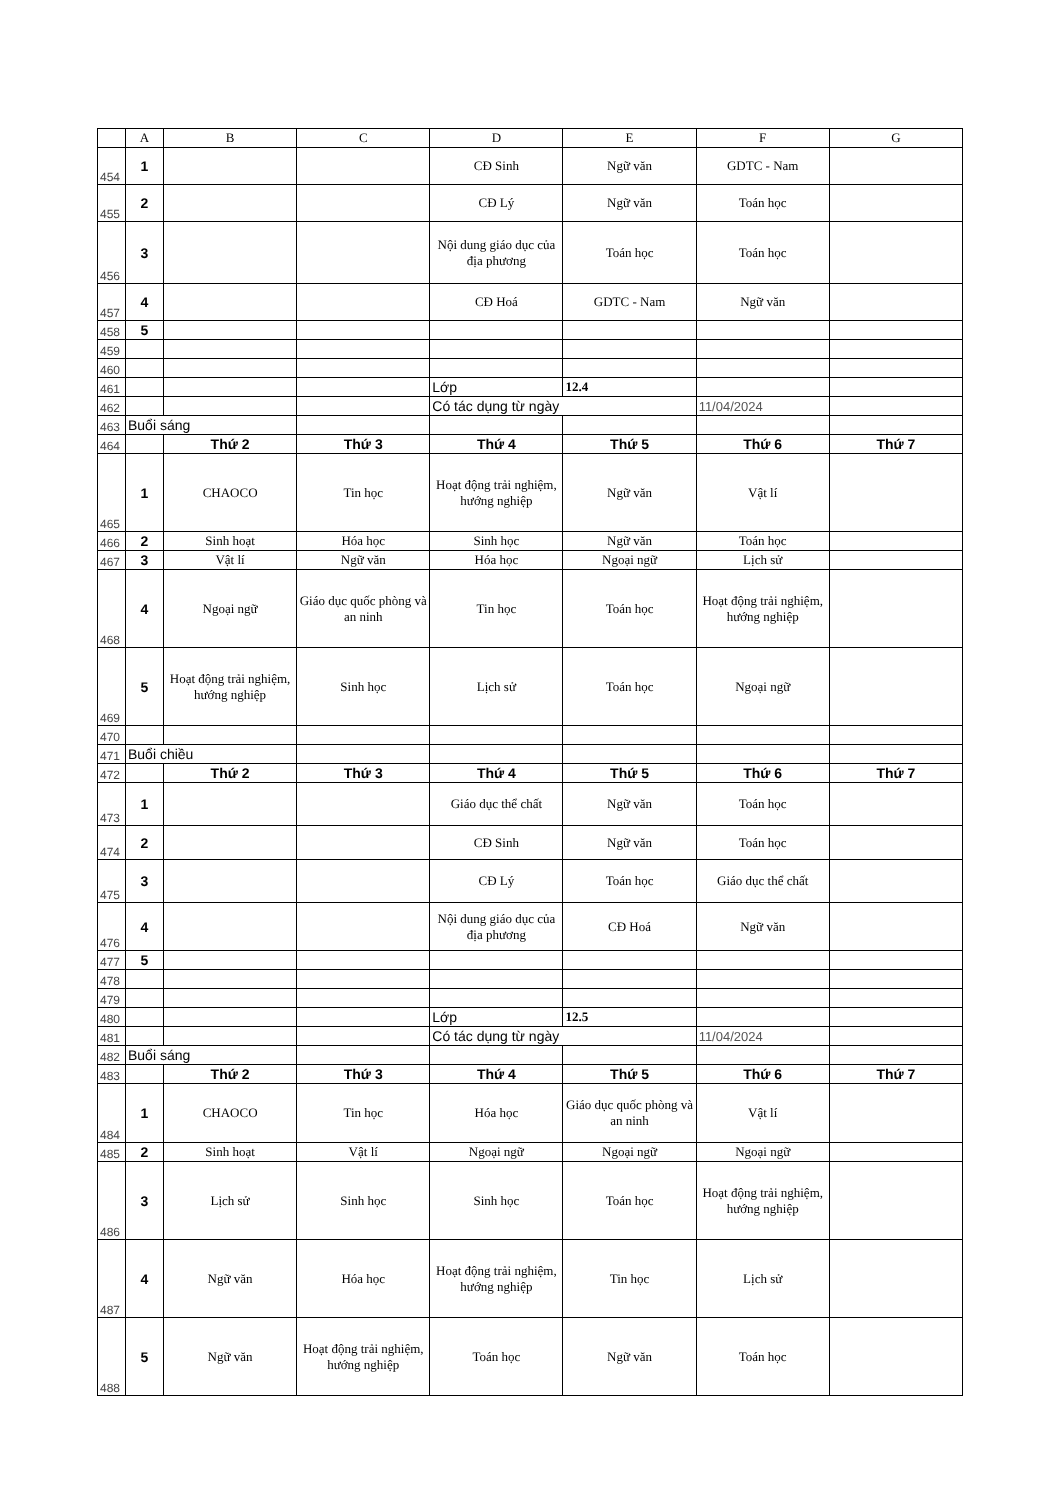| | A | B | C | D | E | F | G |
| 454 | 1 | | | CĐ Sinh | Ngữ văn | GDTC - Nam | |
| 455 | 2 | | | CĐ Lý | Ngữ văn | Toán học | |
| 456 | 3 | | | Nội dung giáo dục của địa phương | Toán học | Toán học | |
| 457 | 4 | | | CĐ Hoá | GDTC - Nam | Ngữ văn | |
| 458 | 5 | | | | | | |
| 459 | | | | | | | |
| 460 | | | | | | | |
| 461 | | | | Lớp | 12.4 | | |
| 462 | | | | Có tác dụng từ ngày | | 11/04/2024 | |
| 463 | Buổi sáng | | | | | | |
| 464 | | Thứ 2 | Thứ 3 | Thứ 4 | Thứ 5 | Thứ 6 | Thứ 7 |
| 465 | 1 | CHAOCO | Tin học | Hoạt động trải nghiệm, hướng nghiệp | Ngữ văn | Vật lí | |
| 466 | 2 | Sinh hoạt | Hóa học | Sinh học | Ngữ văn | Toán học | |
| 467 | 3 | Vật lí | Ngữ văn | Hóa học | Ngoại ngữ | Lịch sử | |
| 468 | 4 | Ngoại ngữ | Giáo dục quốc phòng và an ninh | Tin học | Toán học | Hoạt động trải nghiệm, hướng nghiệp | |
| 469 | 5 | Hoạt động trải nghiệm, hướng nghiệp | Sinh học | Lịch sử | Toán học | Ngoại ngữ | |
| 470 | | | | | | | |
| 471 | Buổi chiều | | | | | | |
| 472 | | Thứ 2 | Thứ 3 | Thứ 4 | Thứ 5 | Thứ 6 | Thứ 7 |
| 473 | 1 | | | Giáo dục thể chất | Ngữ văn | Toán học | |
| 474 | 2 | | | CĐ Sinh | Ngữ văn | Toán học | |
| 475 | 3 | | | CĐ Lý | Toán học | Giáo dục thể chất | |
| 476 | 4 | | | Nội dung giáo dục của địa phương | CĐ Hoá | Ngữ văn | |
| 477 | 5 | | | | | | |
| 478 | | | | | | | |
| 479 | | | | | | | |
| 480 | | | | Lớp | 12.5 | | |
| 481 | | | | Có tác dụng từ ngày | | 11/04/2024 | |
| 482 | Buổi sáng | | | | | | |
| 483 | | Thứ 2 | Thứ 3 | Thứ 4 | Thứ 5 | Thứ 6 | Thứ 7 |
| 484 | 1 | CHAOCO | Tin học | Hóa học | Giáo dục quốc phòng và an ninh | Vật lí | |
| 485 | 2 | Sinh hoạt | Vật lí | Ngoại ngữ | Ngoại ngữ | Ngoại ngữ | |
| 486 | 3 | Lịch sử | Sinh học | Sinh học | Toán học | Hoạt động trải nghiệm, hướng nghiệp | |
| 487 | 4 | Ngữ văn | Hóa học | Hoạt động trải nghiệm, hướng nghiệp | Tin học | Lịch sử | |
| 488 | 5 | Ngữ văn | Hoạt động trải nghiệm, hướng nghiệp | Toán học | Ngữ văn | Toán học | |